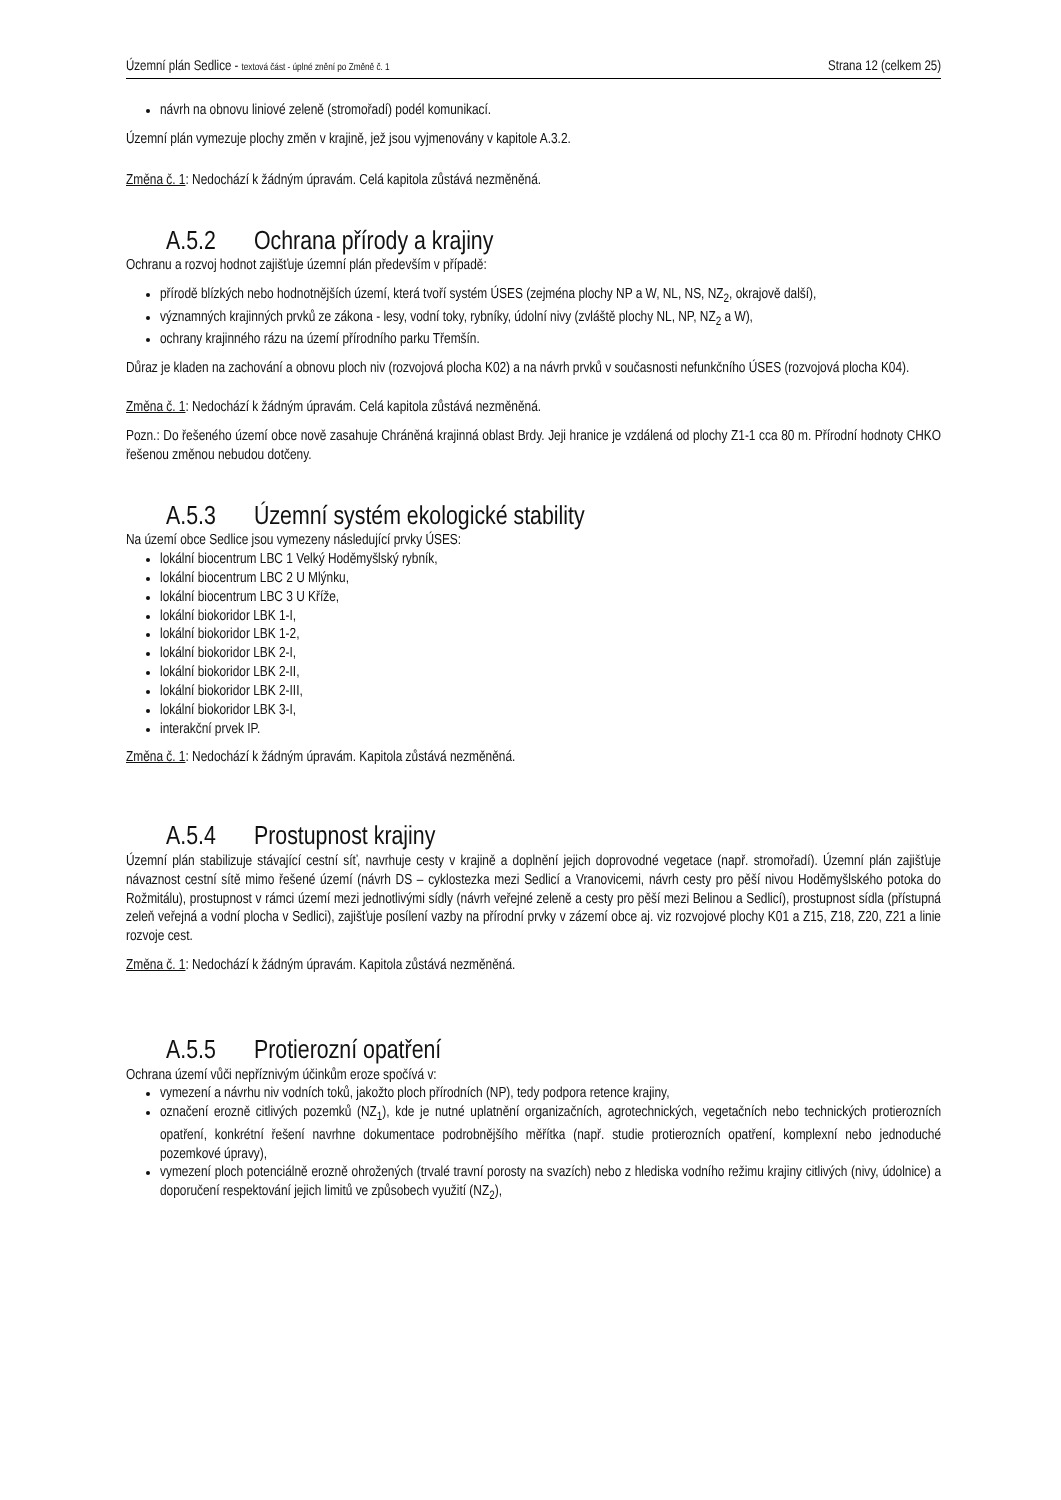Územní plán Sedlice - textová část - úplné znění po Změně č. 1
Strana 12 (celkem 25)
návrh na obnovu liniové zeleně (stromořadí) podél komunikací.
Územní plán vymezuje plochy změn v krajině, jež jsou vyjmenovány v kapitole A.3.2.
Změna č. 1: Nedochází k žádným úpravám. Celá kapitola zůstává nezměněná.
A.5.2 Ochrana přírody a krajiny
Ochranu a rozvoj hodnot zajišťuje územní plán především v případě:
přírodě blízkých nebo hodnotnějších území, která tvoří systém ÚSES (zejména plochy NP a W, NL, NS, NZ<sub>2</sub>, okrajově další),
významných krajinných prvků ze zákona - lesy, vodní toky, rybníky, údolní nivy (zvláště plochy NL, NP, NZ<sub>2</sub> a W),
ochrany krajinného rázu na území přírodního parku Třemšín.
Důraz je kladen na zachování a obnovu ploch niv (rozvojová plocha K02) a na návrh prvků v současnosti nefunkčního ÚSES (rozvojová plocha K04).
Změna č. 1: Nedochází k žádným úpravám. Celá kapitola zůstává nezměněná.
Pozn.: Do řešeného území obce nově zasahuje Chráněná krajinná oblast Brdy. Jeji hranice je vzdálená od plochy Z1-1 cca 80 m. Přírodní hodnoty CHKO řešenou změnou nebudou dotčeny.
A.5.3 Územní systém ekologické stability
Na území obce Sedlice jsou vymezeny následující prvky ÚSES:
lokální biocentrum LBC 1 Velký Hoděmyšlský rybník,
lokální biocentrum LBC 2 U Mlýnku,
lokální biocentrum LBC 3 U Kříže,
lokální biokoridor LBK 1-I,
lokální biokoridor LBK 1-2,
lokální biokoridor LBK 2-I,
lokální biokoridor LBK 2-II,
lokální biokoridor LBK 2-III,
lokální biokoridor LBK 3-I,
interakční prvek IP.
Změna č. 1: Nedochází k žádným úpravám. Kapitola zůstává nezměněná.
A.5.4 Prostupnost krajiny
Územní plán stabilizuje stávající cestní síť, navrhuje cesty v krajině a doplnění jejich doprovodné vegetace (např. stromořadí). Územní plán zajišťuje návaznost cestní sítě mimo řešené území (návrh DS – cyklostezka mezi Sedlicí a Vranovicemi, návrh cesty pro pěší nivou Hoděmyšlského potoka do Rožmitálu), prostupnost v rámci území mezi jednotlivými sídly (návrh veřejné zeleně a cesty pro pěší mezi Belinou a Sedlicí), prostupnost sídla (přístupná zeleň veřejná a vodní plocha v Sedlici), zajišťuje posílení vazby na přírodní prvky v zázemí obce aj. viz rozvojové plochy K01 a Z15, Z18, Z20, Z21 a linie rozvoje cest.
Změna č. 1: Nedochází k žádným úpravám. Kapitola zůstává nezměněná.
A.5.5 Protierozní opatření
Ochrana území vůči nepříznivým účinkům eroze spočívá v:
vymezení a návrhu niv vodních toků, jakožto ploch přírodních (NP), tedy podpora retence krajiny,
označení erozně citlivých pozemků (NZ<sub>1</sub>), kde je nutné uplatnění organizačních, agrotechnických, vegetačních nebo technických protierozních opatření, konkrétní řešení navrhne dokumentace podrobnějšího měřítka (např. studie protierozních opatření, komplexní nebo jednoduché pozemkové úpravy),
vymezení ploch potenciálně erozně ohrožených (trvalé travní porosty na svazích) nebo z hlediska vodního režimu krajiny citlivých (nivy, údolnice) a doporučení respektování jejich limitů ve způsobech využití (NZ<sub>2</sub>),